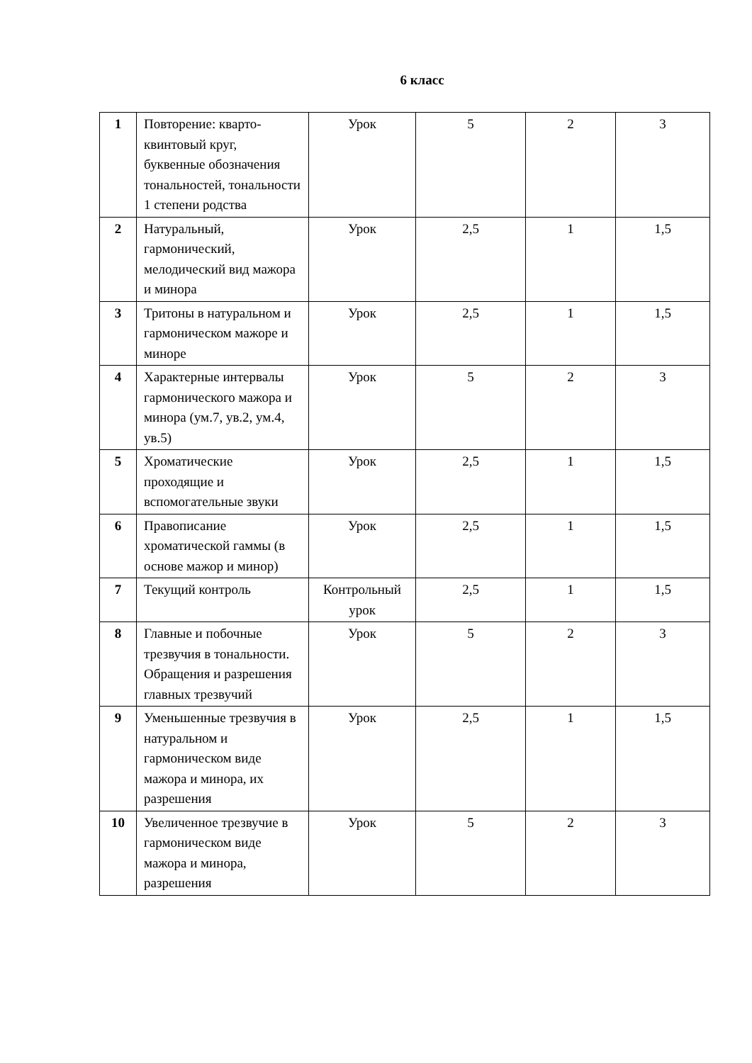6 класс
| 1 | Повторение: кварто-квинтовый круг, буквенные обозначения тональностей, тональности 1 степени родства | Урок | 5 | 2 | 3 |
| 2 | Натуральный, гармонический, мелодический вид мажора и минора | Урок | 2,5 | 1 | 1,5 |
| 3 | Тритоны в натуральном и гармоническом мажоре и миноре | Урок | 2,5 | 1 | 1,5 |
| 4 | Характерные интервалы гармонического мажора и минора (ум.7, ув.2, ум.4, ув.5) | Урок | 5 | 2 | 3 |
| 5 | Хроматические проходящие и вспомогательные звуки | Урок | 2,5 | 1 | 1,5 |
| 6 | Правописание хроматической гаммы (в основе мажор и минор) | Урок | 2,5 | 1 | 1,5 |
| 7 | Текущий контроль | Контрольный урок | 2,5 | 1 | 1,5 |
| 8 | Главные и побочные трезвучия в тональности. Обращения и разрешения главных трезвучий | Урок | 5 | 2 | 3 |
| 9 | Уменьшенные трезвучия в натуральном и гармоническом виде мажора и минора, их разрешения | Урок | 2,5 | 1 | 1,5 |
| 10 | Увеличенное трезвучие в гармоническом виде мажора и минора, разрешения | Урок | 5 | 2 | 3 |